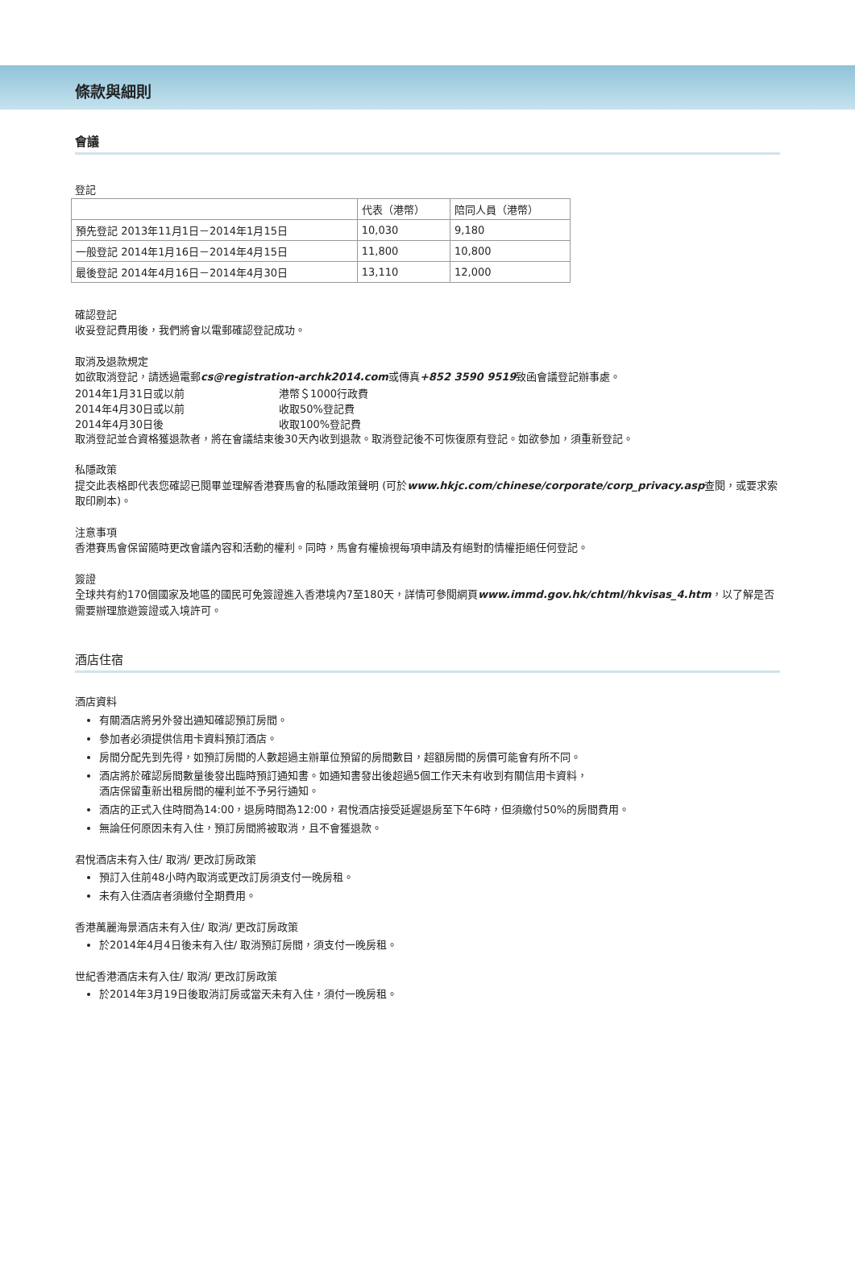條款與細則
會議
登記
| | 代表（港幣） | 陪同人員（港幣） |
| 預先登記 2013年11月1日－2014年1月15日 | 10,030 | 9,180 |
| 一般登記 2014年1月16日－2014年4月15日 | 11,800 | 10,800 |
| 最後登記 2014年4月16日－2014年4月30日 | 13,110 | 12,000 |
確認登記
收妥登記費用後，我們將會以電郵確認登記成功。
取消及退款規定
如欲取消登記，請透過電郵cs@registration-archk2014.com或傳真+852 3590 9519致函會議登記辦事處。
2014年1月31日或以前 港幣＄1000行政費
2014年4月30日或以前 收取50%登記費
2014年4月30日後 收取100%登記費
取消登記並合資格獲退款者，將在會議結束後30天內收到退款。取消登記後不可恢復原有登記。如欲參加，須重新登記。
私隱政策
提交此表格即代表您確認已閱畢並理解香港賽馬會的私隱政策聲明 (可於www.hkjc.com/chinese/corporate/corp_privacy.asp查閱，或要求索取印刷本)。
注意事項
香港賽馬會保留隨時更改會議內容和活動的權利。同時，馬會有權檢視每項申請及有絕對酌情權拒絕任何登記。
簽證
全球共有約170個國家及地區的國民可免簽證進入香港境內7至180天，詳情可參閱網頁www.immd.gov.hk/chtml/hkvisas_4.htm，以了解是否需要辦理旅遊簽證或入境許可。
酒店住宿
酒店資料
有關酒店將另外發出通知確認預訂房間。
參加者必須提供信用卡資料預訂酒店。
房間分配先到先得，如預訂房間的人數超過主辦單位預留的房間數目，超額房間的房價可能會有所不同。
酒店將於確認房間數量後發出臨時預訂通知書。如通知書發出後超過5個工作天未有收到有關信用卡資料，
酒店保留重新出租房間的權利並不予另行通知。
酒店的正式入住時間為14:00，退房時間為12:00，君悅酒店接受延遲退房至下午6時，但須繳付50%的房間費用。
無論任何原因未有入住，預訂房間將被取消，且不會獲退款。
君悅酒店未有入住/ 取消/ 更改訂房政策
預訂入住前48小時內取消或更改訂房須支付一晚房租。
未有入住酒店者須繳付全期費用。
香港萬麗海景酒店未有入住/ 取消/ 更改訂房政策
於2014年4月4日後未有入住/ 取消預訂房間，須支付一晚房租。
世紀香港酒店未有入住/ 取消/ 更改訂房政策
於2014年3月19日後取消訂房或當天未有入住，須付一晚房租。